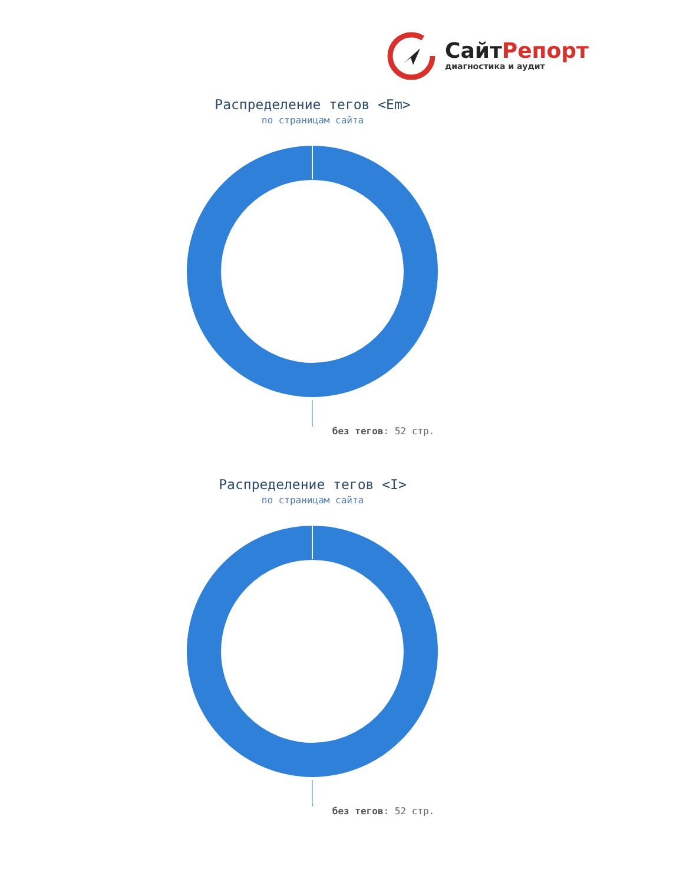СайтРепорт
диагностика и аудит
Распределение тегов <Em>
по страницам сайта
без тегов: 52 стр.
Распределение тегов <I>
по страницам сайта
без тегов: 52 стр.